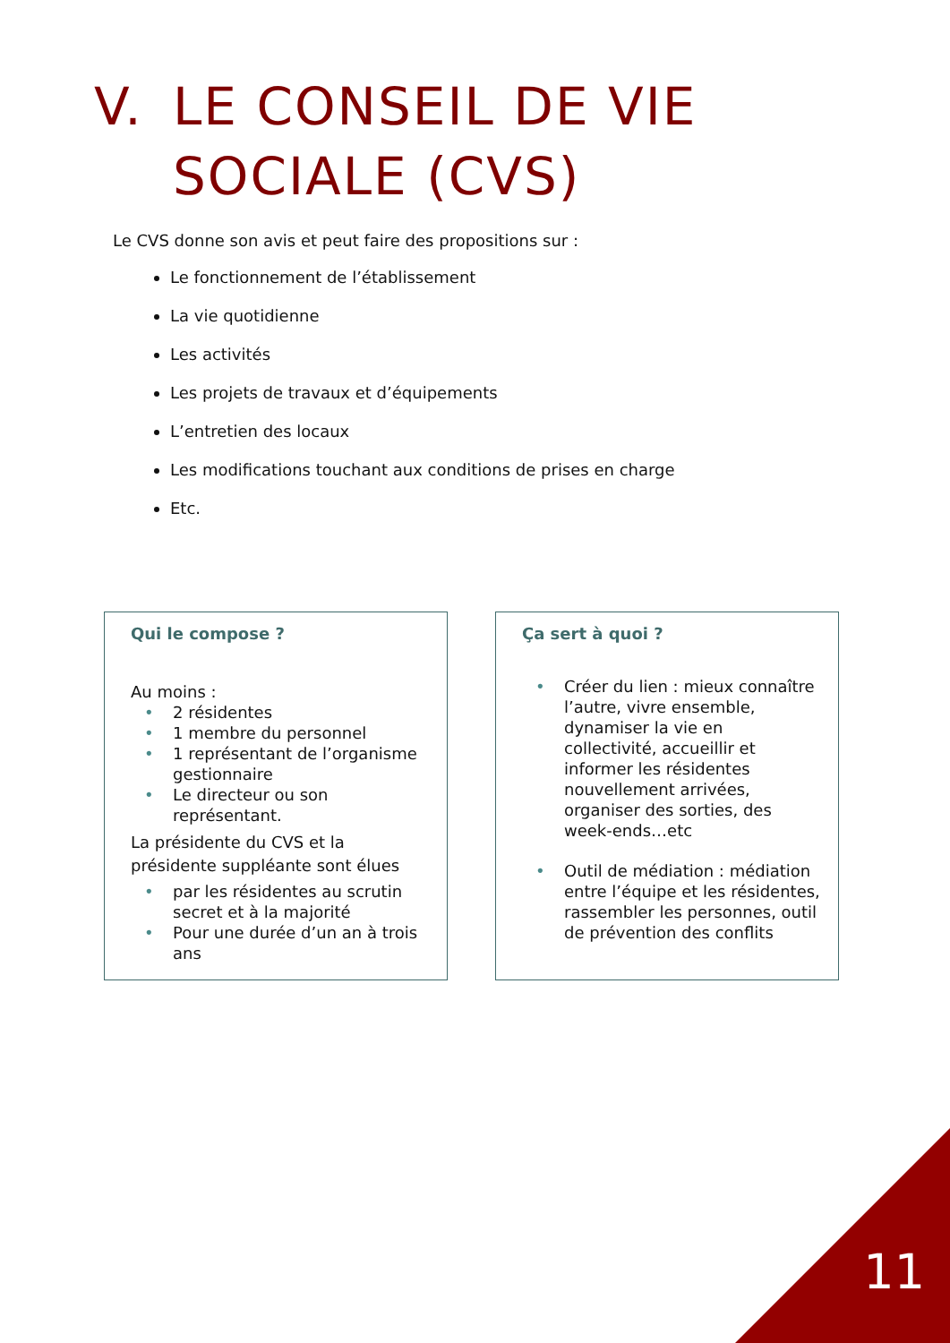V. LE CONSEIL DE VIE SOCIALE (CVS)
Le CVS donne son avis et peut faire des propositions sur :
Le fonctionnement de l’établissement
La vie quotidienne
Les activités
Les projets de travaux et d’équipements
L’entretien des locaux
Les modifications touchant aux conditions de prises en charge
Etc.
Qui le compose ?
Au moins :
• 2 résidentes
• 1 membre du personnel
• 1 représentant de l’organisme gestionnaire
• Le directeur ou son représentant.
La présidente du CVS et la présidente suppléante sont élues
• par les résidentes au scrutin secret et à la majorité
• Pour une durée d’un an à trois ans
Ça sert à quoi ?
• Créer du lien : mieux connaître l’autre, vivre ensemble, dynamiser la vie en collectivité, accueillir et informer les résidentes nouvellement arrivées, organiser des sorties, des week-ends…etc
• Outil de médiation : médiation entre l’équipe et les résidentes, rassembler les personnes, outil de prévention des conflits
11